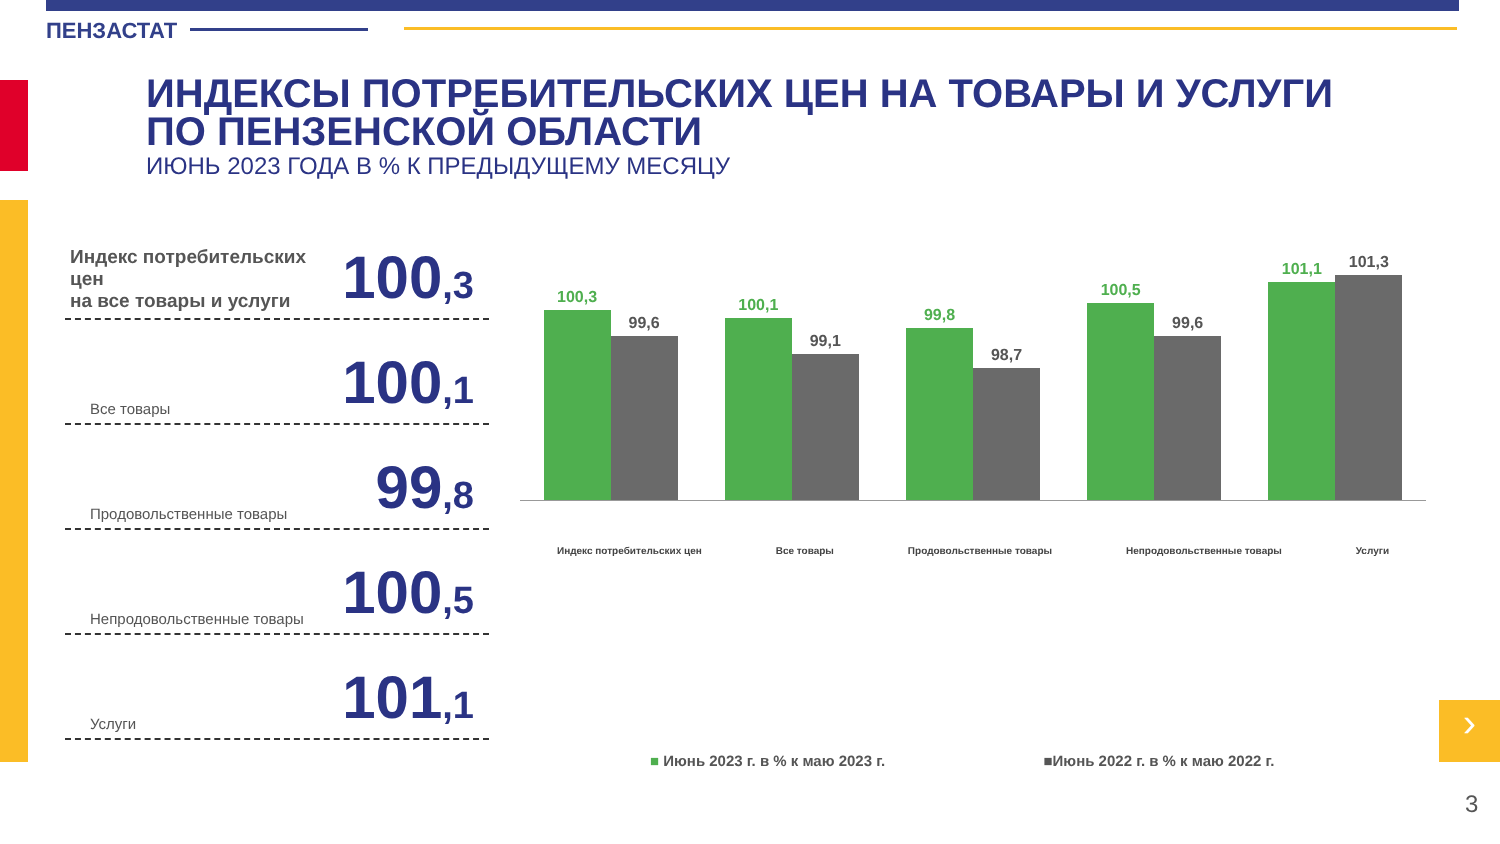ПЕНЗАСТАТ
ИНДЕКСЫ ПОТРЕБИТЕЛЬСКИХ ЦЕН НА ТОВАРЫ И УСЛУГИ
ПО ПЕНЗЕНСКОЙ ОБЛАСТИ
ИЮНЬ 2023 ГОДА В % К ПРЕДЫДУЩЕМУ МЕСЯЦУ
Индекс потребительских цен
на все товары и услуги 100,3
Все товары 100,1
Продовольственные товары 99,8
Непродовольственные товары 100,5
Услуги 101,1
100,3
99,6
100,1
99,1
99,8
98,7
100,5
99,6
101,1
101,3
Индекс потребительских цен Все товары Продовольственные товары Непродовольственные товары Услуги
■ Июнь 2023 г. в % к маю 2023 г. ■Июнь 2022 г. в % к маю 2022 г.
›
3